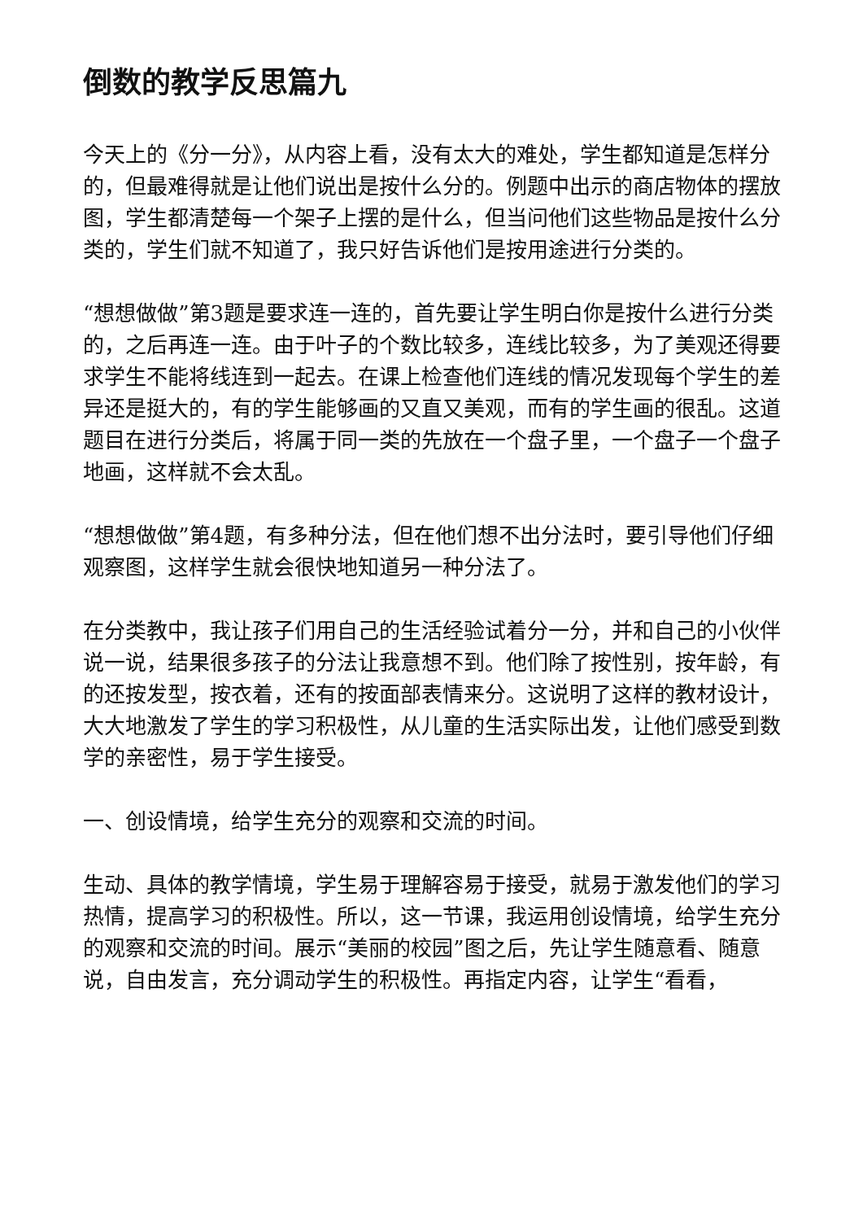倒数的教学反思篇九
今天上的《分一分》，从内容上看，没有太大的难处，学生都知道是怎样分的，但最难得就是让他们说出是按什么分的。例题中出示的商店物体的摆放图，学生都清楚每一个架子上摆的是什么，但当问他们这些物品是按什么分类的，学生们就不知道了，我只好告诉他们是按用途进行分类的。
“想想做做”第3题是要求连一连的，首先要让学生明白你是按什么进行分类的，之后再连一连。由于叶子的个数比较多，连线比较多，为了美观还得要求学生不能将线连到一起去。在课上检查他们连线的情况发现每个学生的差异还是挺大的，有的学生能够画的又直又美观，而有的学生画的很乱。这道题目在进行分类后，将属于同一类的先放在一个盘子里，一个盘子一个盘子地画，这样就不会太乱。
“想想做做”第4题，有多种分法，但在他们想不出分法时，要引导他们仔细观察图，这样学生就会很快地知道另一种分法了。
在分类教中，我让孩子们用自己的生活经验试着分一分，并和自己的小伙伴说一说，结果很多孩子的分法让我意想不到。他们除了按性别，按年龄，有的还按发型，按衣着，还有的按面部表情来分。这说明了这样的教材设计，大大地激发了学生的学习积极性，从儿童的生活实际出发，让他们感受到数学的亲密性，易于学生接受。
一、创设情境，给学生充分的观察和交流的时间。
生动、具体的教学情境，学生易于理解容易于接受，就易于激发他们的学习热情，提高学习的积极性。所以，这一节课，我运用创设情境，给学生充分的观察和交流的时间。展示“美丽的校园”图之后，先让学生随意看、随意说，自由发言，充分调动学生的积极性。再指定内容，让学生“看看，